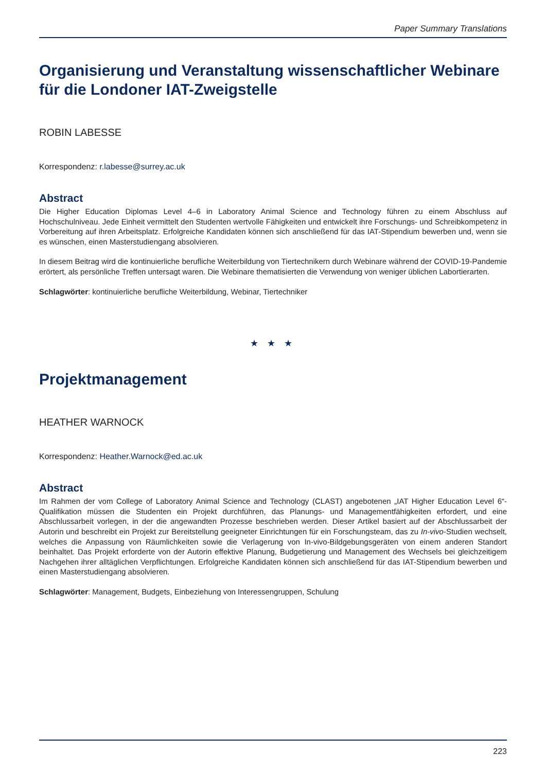Paper Summary Translations
Organisierung und Veranstaltung wissenschaftlicher Webinare für die Londoner IAT-Zweigstelle
ROBIN LABESSE
Korrespondenz: r.labesse@surrey.ac.uk
Abstract
Die Higher Education Diplomas Level 4–6 in Laboratory Animal Science and Technology führen zu einem Abschluss auf Hochschulniveau. Jede Einheit vermittelt den Studenten wertvolle Fähigkeiten und entwickelt ihre Forschungs- und Schreibkompetenz in Vorbereitung auf ihren Arbeitsplatz. Erfolgreiche Kandidaten können sich anschließend für das IAT-Stipendium bewerben und, wenn sie es wünschen, einen Masterstudiengang absolvieren.
In diesem Beitrag wird die kontinuierliche berufliche Weiterbildung von Tiertechnikern durch Webinare während der COVID-19-Pandemie erörtert, als persönliche Treffen untersagt waren. Die Webinare thematisierten die Verwendung von weniger üblichen Labortierarten.
Schlagwörter: kontinuierliche berufliche Weiterbildung, Webinar, Tiertechniker
★ ★ ★
Projektmanagement
HEATHER WARNOCK
Korrespondenz: Heather.Warnock@ed.ac.uk
Abstract
Im Rahmen der vom College of Laboratory Animal Science and Technology (CLAST) angebotenen „IAT Higher Education Level 6“-Qualifikation müssen die Studenten ein Projekt durchführen, das Planungs- und Managementfähigkeiten erfordert, und eine Abschlussarbeit vorlegen, in der die angewandten Prozesse beschrieben werden. Dieser Artikel basiert auf der Abschlussarbeit der Autorin und beschreibt ein Projekt zur Bereitstellung geeigneter Einrichtungen für ein Forschungsteam, das zu In-vivo-Studien wechselt, welches die Anpassung von Räumlichkeiten sowie die Verlagerung von In-vivo-Bildgebungsgeräten von einem anderen Standort beinhaltet. Das Projekt erforderte von der Autorin effektive Planung, Budgetierung und Management des Wechsels bei gleichzeitigem Nachgehen ihrer alltäglichen Verpflichtungen. Erfolgreiche Kandidaten können sich anschließend für das IAT-Stipendium bewerben und einen Masterstudiengang absolvieren.
Schlagwörter: Management, Budgets, Einbeziehung von Interessengruppen, Schulung
223